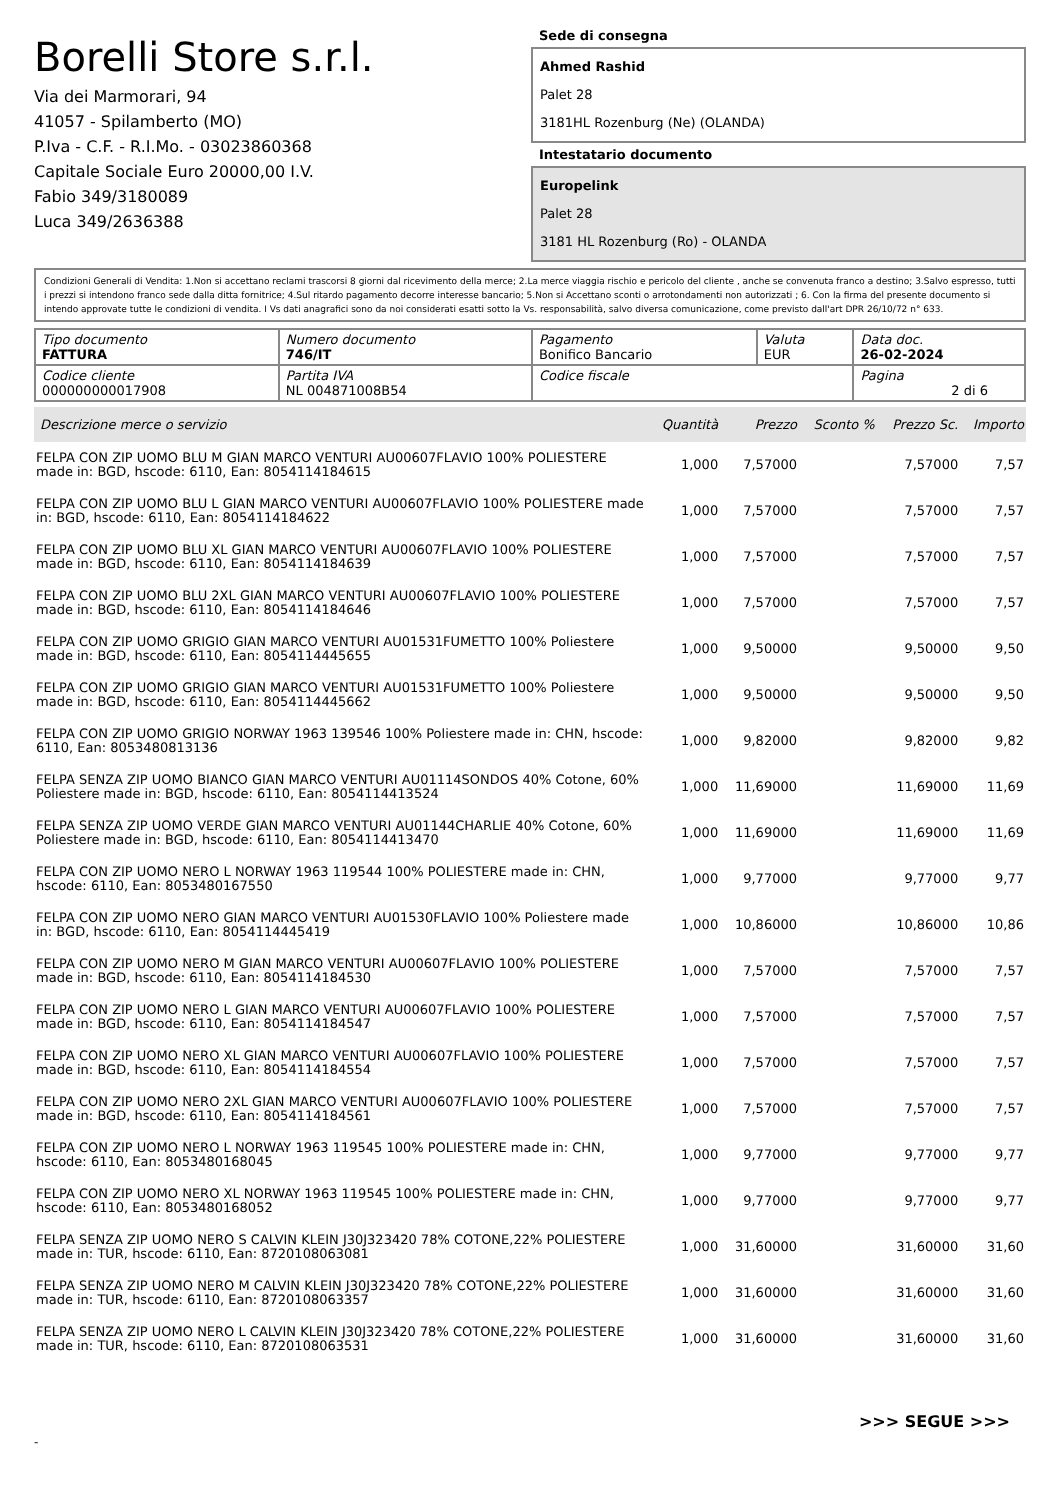Borelli Store s.r.l.
Via dei Marmorari, 94
41057 - Spilamberto (MO)
P.Iva - C.F. - R.I.Mo. - 03023860368
Capitale Sociale Euro 20000,00 I.V.
Fabio 349/3180089
Luca 349/2636388
Sede di consegna
Ahmed Rashid
Palet 28
3181HL Rozenburg (Ne) (OLANDA)
Intestatario documento
Europelink
Palet 28
3181 HL Rozenburg (Ro) - OLANDA
Condizioni Generali di Vendita: 1.Non si accettano reclami trascorsi 8 giorni dal ricevimento della merce; 2.La merce viaggia rischio e pericolo del cliente , anche se convenuta franco a destino; 3.Salvo espresso, tutti i prezzi si intendono franco sede dalla ditta fornitrice; 4.Sul ritardo pagamento decorre interesse bancario; 5.Non si Accettano sconti o arrotondamenti non autorizzati ; 6. Con la firma del presente documento si intendo approvate tutte le condizioni di vendita. I Vs dati anagrafici sono da noi considerati esatti sotto la Vs. responsabilità, salvo diversa comunicazione, come previsto dall'art DPR 26/10/72 n° 633.
| Tipo documento FATTURA | Numero documento 746/IT | Pagamento Bonifico Bancario | Valuta EUR | Data doc. 26-02-2024 |
| Codice cliente 000000000017908 | Partita IVA NL 004871008B54 | Codice fiscale | | Pagina 2 di 6 |
| Descrizione merce o servizio | Quantità | Prezzo | Sconto % | Prezzo Sc. | Importo |
| --- | --- | --- | --- | --- | --- |
| FELPA CON ZIP UOMO BLU M GIAN MARCO VENTURI AU00607FLAVIO 100% POLIESTERE made in: BGD, hscode: 6110, Ean: 8054114184615 | 1,000 | 7,57000 | | 7,57000 | 7,57 |
| FELPA CON ZIP UOMO BLU L GIAN MARCO VENTURI AU00607FLAVIO 100% POLIESTERE made in: BGD, hscode: 6110, Ean: 8054114184622 | 1,000 | 7,57000 | | 7,57000 | 7,57 |
| FELPA CON ZIP UOMO BLU XL GIAN MARCO VENTURI AU00607FLAVIO 100% POLIESTERE made in: BGD, hscode: 6110, Ean: 8054114184639 | 1,000 | 7,57000 | | 7,57000 | 7,57 |
| FELPA CON ZIP UOMO BLU 2XL GIAN MARCO VENTURI AU00607FLAVIO 100% POLIESTERE made in: BGD, hscode: 6110, Ean: 8054114184646 | 1,000 | 7,57000 | | 7,57000 | 7,57 |
| FELPA CON ZIP UOMO GRIGIO GIAN MARCO VENTURI AU01531FUMETTO 100% Poliestere made in: BGD, hscode: 6110, Ean: 8054114445655 | 1,000 | 9,50000 | | 9,50000 | 9,50 |
| FELPA CON ZIP UOMO GRIGIO GIAN MARCO VENTURI AU01531FUMETTO 100% Poliestere made in: BGD, hscode: 6110, Ean: 8054114445662 | 1,000 | 9,50000 | | 9,50000 | 9,50 |
| FELPA CON ZIP UOMO GRIGIO NORWAY 1963 139546 100% Poliestere made in: CHN, hscode: 6110, Ean: 8053480813136 | 1,000 | 9,82000 | | 9,82000 | 9,82 |
| FELPA SENZA ZIP UOMO BIANCO GIAN MARCO VENTURI AU01114SONDOS 40% Cotone, 60% Poliestere made in: BGD, hscode: 6110, Ean: 8054114413524 | 1,000 | 11,69000 | | 11,69000 | 11,69 |
| FELPA SENZA ZIP UOMO VERDE GIAN MARCO VENTURI AU01144CHARLIE 40% Cotone, 60% Poliestere made in: BGD, hscode: 6110, Ean: 8054114413470 | 1,000 | 11,69000 | | 11,69000 | 11,69 |
| FELPA CON ZIP UOMO NERO L NORWAY 1963 119544 100% POLIESTERE made in: CHN, hscode: 6110, Ean: 8053480167550 | 1,000 | 9,77000 | | 9,77000 | 9,77 |
| FELPA CON ZIP UOMO NERO GIAN MARCO VENTURI AU01530FLAVIO 100% Poliestere made in: BGD, hscode: 6110, Ean: 8054114445419 | 1,000 | 10,86000 | | 10,86000 | 10,86 |
| FELPA CON ZIP UOMO NERO M GIAN MARCO VENTURI AU00607FLAVIO 100% POLIESTERE made in: BGD, hscode: 6110, Ean: 8054114184530 | 1,000 | 7,57000 | | 7,57000 | 7,57 |
| FELPA CON ZIP UOMO NERO L GIAN MARCO VENTURI AU00607FLAVIO 100% POLIESTERE made in: BGD, hscode: 6110, Ean: 8054114184547 | 1,000 | 7,57000 | | 7,57000 | 7,57 |
| FELPA CON ZIP UOMO NERO XL GIAN MARCO VENTURI AU00607FLAVIO 100% POLIESTERE made in: BGD, hscode: 6110, Ean: 8054114184554 | 1,000 | 7,57000 | | 7,57000 | 7,57 |
| FELPA CON ZIP UOMO NERO 2XL GIAN MARCO VENTURI AU00607FLAVIO 100% POLIESTERE made in: BGD, hscode: 6110, Ean: 8054114184561 | 1,000 | 7,57000 | | 7,57000 | 7,57 |
| FELPA CON ZIP UOMO NERO L NORWAY 1963 119545 100% POLIESTERE made in: CHN, hscode: 6110, Ean: 8053480168045 | 1,000 | 9,77000 | | 9,77000 | 9,77 |
| FELPA CON ZIP UOMO NERO XL NORWAY 1963 119545 100% POLIESTERE made in: CHN, hscode: 6110, Ean: 8053480168052 | 1,000 | 9,77000 | | 9,77000 | 9,77 |
| FELPA SENZA ZIP UOMO NERO S CALVIN KLEIN J30J323420 78% COTONE,22% POLIESTERE made in: TUR, hscode: 6110, Ean: 8720108063081 | 1,000 | 31,60000 | | 31,60000 | 31,60 |
| FELPA SENZA ZIP UOMO NERO M CALVIN KLEIN J30J323420 78% COTONE,22% POLIESTERE made in: TUR, hscode: 6110, Ean: 8720108063357 | 1,000 | 31,60000 | | 31,60000 | 31,60 |
| FELPA SENZA ZIP UOMO NERO L CALVIN KLEIN J30J323420 78% COTONE,22% POLIESTERE made in: TUR, hscode: 6110, Ean: 8720108063531 | 1,000 | 31,60000 | | 31,60000 | 31,60 |
>>> SEGUE >>>
-